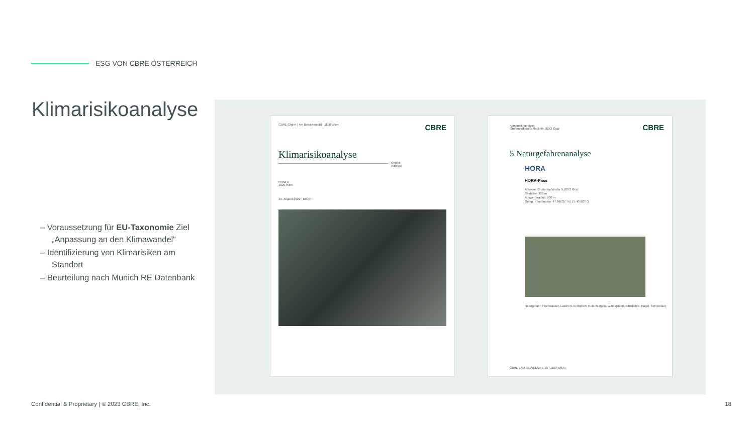ESG VON CBRE ÖSTERREICH
Klimarisikoanalyse
– Voraussetzung für EU-Taxonomie Ziel „Anpassung an den Klimawandel“
– Identifizierung von Klimarisiken am Standort
– Beurteilung nach Munich RE Datenbank
CBRE GmbH | Am Belvedere 10 | 1100 Wien
CBRE
Klimarisikoanalyse
Objekt
Adresse
Firma X
1020 Wien
23. August 2022 - DRAFT
Klimarisikoanalyse
Grottenhofstraße 9a & 9b, 8053 Graz
CBRE
5 Naturgefahrenanalyse
HORA
HORA-Pass
Adresse: Grottenhofstraße 9, 8053 Graz
Seehöhe: 356 m
Auswerteradius: 500 m
Geogr. Koordinaten: 47,04635° N | 15,40503° O
Naturgefahr: Hochwasser, Lawinen, Erdbeben, Rutschungen, Windspitzen, Blitzdichte, Hagel, Schneelast
CBRE | AM BELVEDERE 10 | 1100 WIEN
Confidential & Proprietary | © 2023 CBRE, Inc.
18